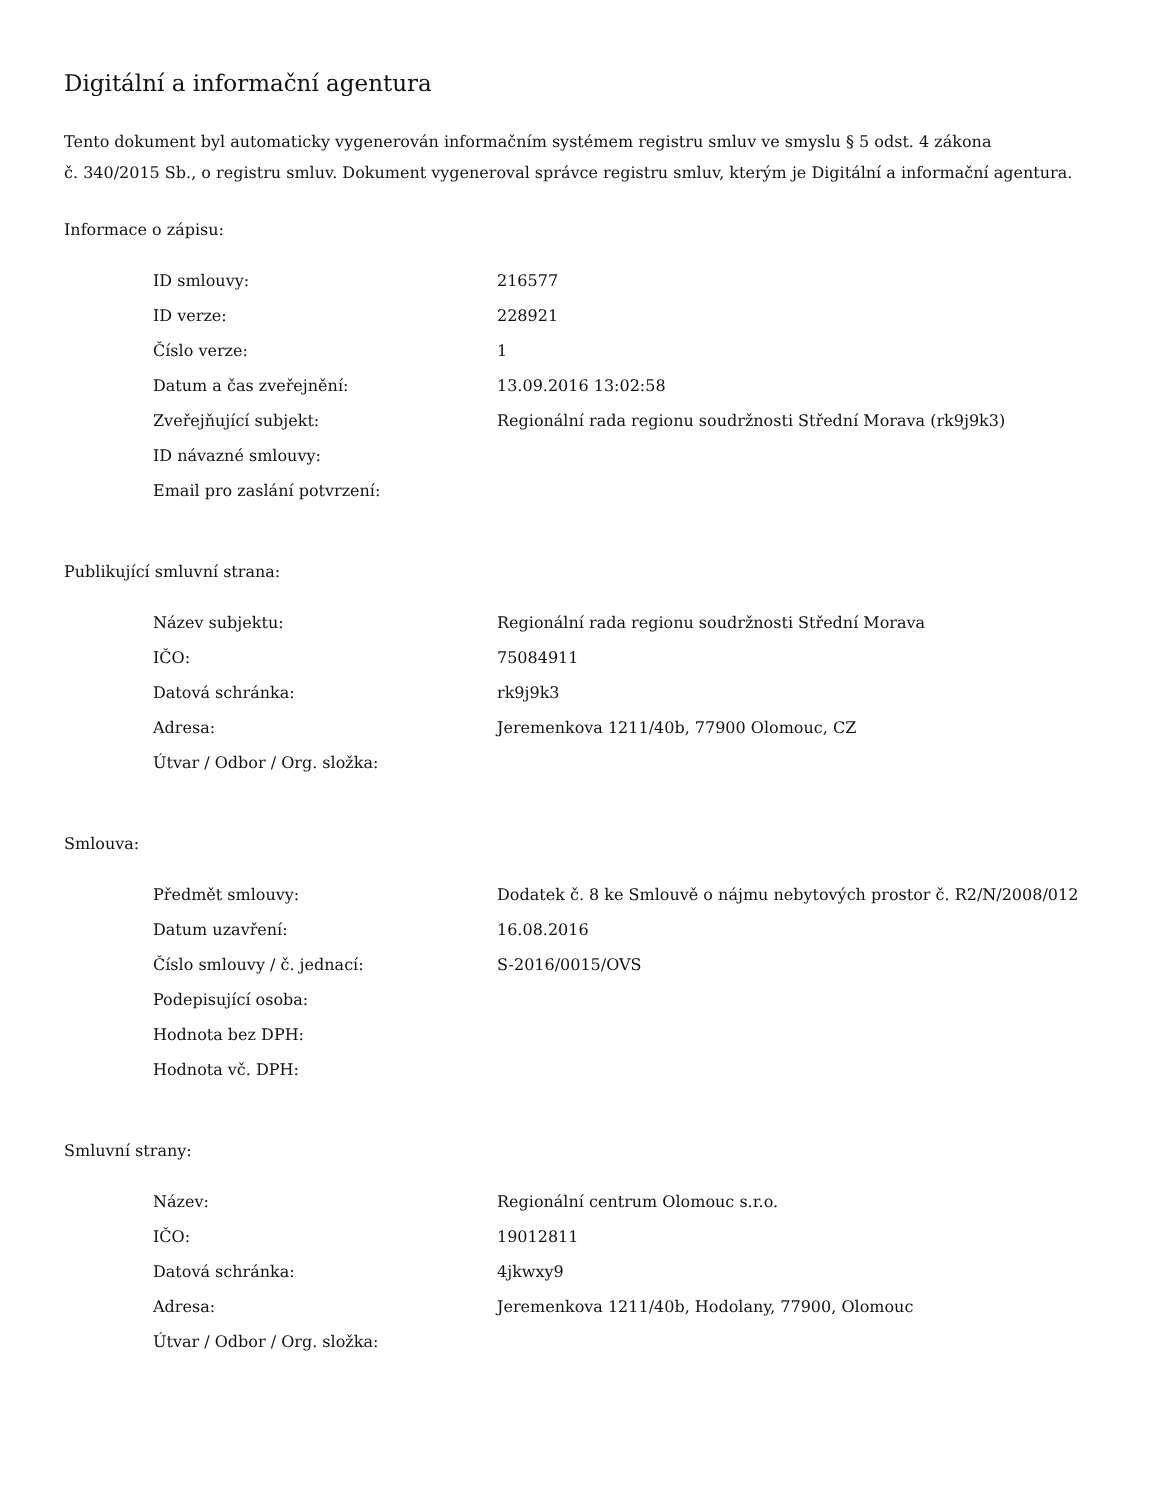Digitální a informační agentura
Tento dokument byl automaticky vygenerován informačním systémem registru smluv ve smyslu § 5 odst. 4 zákona
č. 340/2015 Sb., o registru smluv. Dokument vygeneroval správce registru smluv, kterým je Digitální a informační agentura.
Informace o zápisu:
| ID smlouvy: | 216577 |
| ID verze: | 228921 |
| Číslo verze: | 1 |
| Datum a čas zveřejnění: | 13.09.2016 13:02:58 |
| Zveřejňující subjekt: | Regionální rada regionu soudržnosti Střední Morava (rk9j9k3) |
| ID návazné smlouvy: | |
| Email pro zaslání potvrzení: | |
Publikující smluvní strana:
| Název subjektu: | Regionální rada regionu soudržnosti Střední Morava |
| IČO: | 75084911 |
| Datová schránka: | rk9j9k3 |
| Adresa: | Jeremenkova 1211/40b, 77900 Olomouc, CZ |
| Útvar / Odbor / Org. složka: | |
Smlouva:
| Předmět smlouvy: | Dodatek č. 8 ke Smlouvě o nájmu nebytových prostor č. R2/N/2008/012 |
| Datum uzavření: | 16.08.2016 |
| Číslo smlouvy / č. jednací: | S-2016/0015/OVS |
| Podepisující osoba: | |
| Hodnota bez DPH: | |
| Hodnota vč. DPH: | |
Smluvní strany:
| Název: | Regionální centrum Olomouc s.r.o. |
| IČO: | 19012811 |
| Datová schránka: | 4jkwxy9 |
| Adresa: | Jeremenkova 1211/40b, Hodolany, 77900, Olomouc |
| Útvar / Odbor / Org. složka: | |